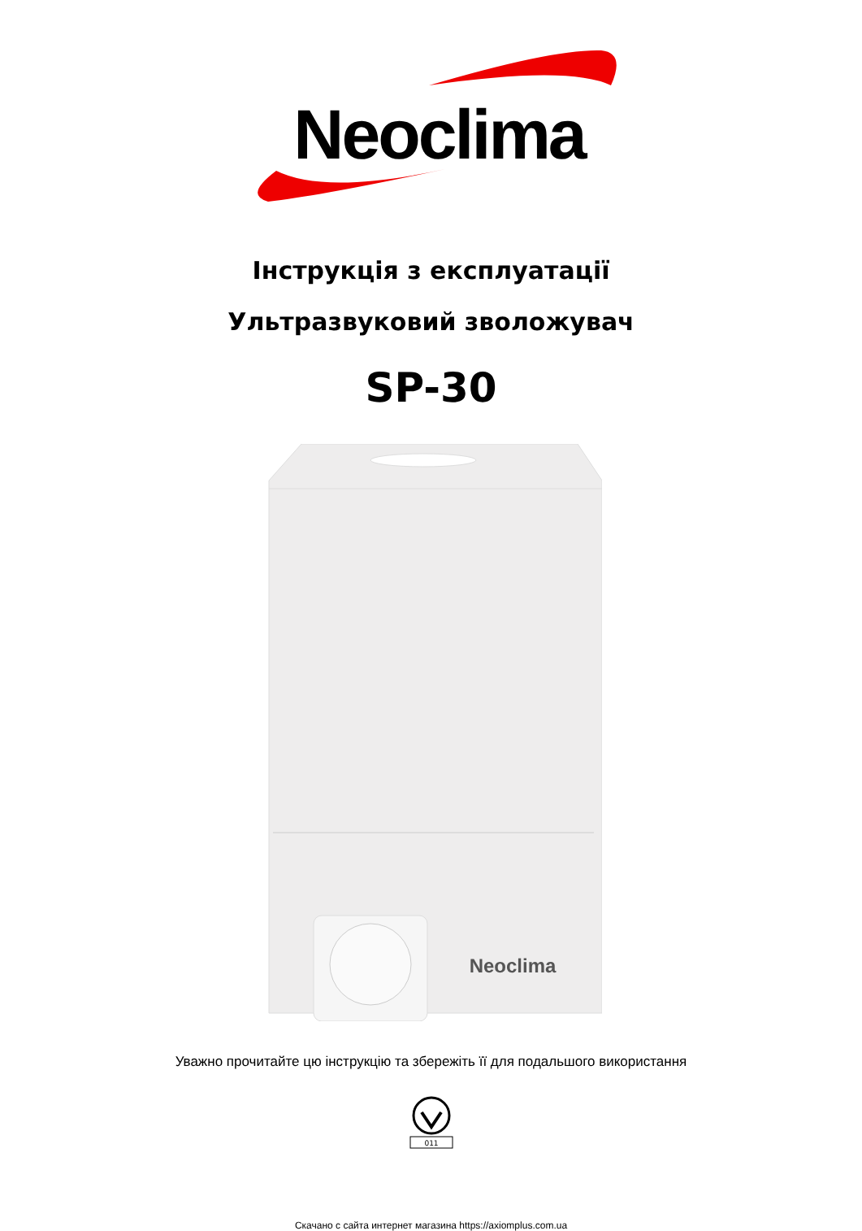Neoclima
Інструкція з експлуатації
Ультразвуковий зволожувач
SP-30
Neoclima
Уважно прочитайте цю інструкцію та збережіть її для подальшого використання
011
Скачано с сайта интернет магазина https://axiomplus.com.ua